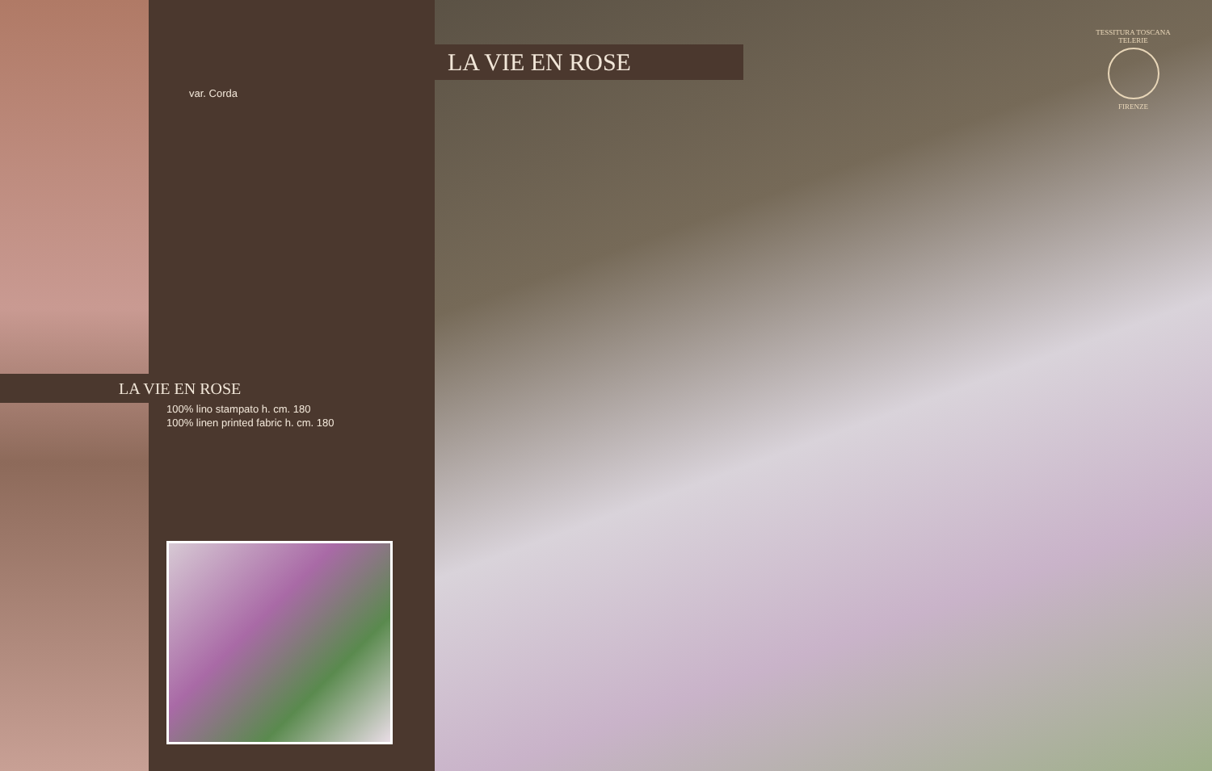var. Corda
LA VIE EN ROSE
100% lino stampato h. cm. 180
100% linen printed fabric h. cm. 180
LA VIE EN ROSE
TESSITURA TOSCANA TELERIE
FIRENZE